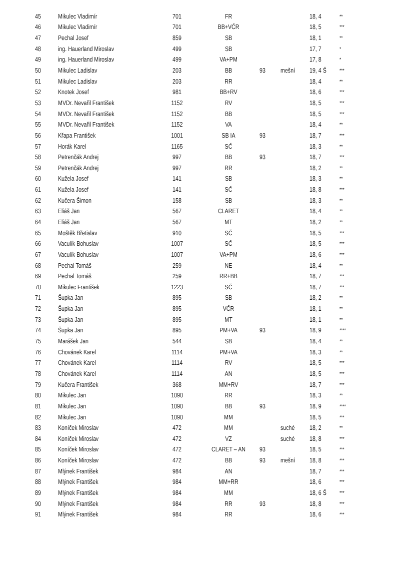| 45 | Mikulec Vladimír | 701 | FR | | | 18, 4 | ** |
| 46 | Mikulec Vladimír | 701 | BB+VČR | | | 18, 5 | *** |
| 47 | Pechal Josef | 859 | SB | | | 18, 1 | ** |
| 48 | ing. Hauerland Miroslav | 499 | SB | | | 17, 7 | * |
| 49 | ing. Hauerland Miroslav | 499 | VA+PM | | | 17, 8 | * |
| 50 | Mikulec Ladislav | 203 | BB | 93 | mešní | 19, 4 Š | *** |
| 51 | Mikulec Ladislav | 203 | RR | | | 18, 4 | ** |
| 52 | Knotek Josef | 981 | BB+RV | | | 18, 6 | *** |
| 53 | MVDr. Nevařil František | 1152 | RV | | | 18, 5 | *** |
| 54 | MVDr. Nevařil František | 1152 | BB | | | 18, 5 | *** |
| 55 | MVDr. Nevařil František | 1152 | VA | | | 18, 4 | ** |
| 56 | Křapa František | 1001 | SB IA | 93 | | 18, 7 | *** |
| 57 | Horák Karel | 1165 | SČ | | | 18, 3 | ** |
| 58 | Petrenčák Andrej | 997 | BB | 93 | | 18, 7 | *** |
| 59 | Petrenčák Andrej | 997 | RR | | | 18, 2 | ** |
| 60 | Kužela Josef | 141 | SB | | | 18, 3 | ** |
| 61 | Kužela Josef | 141 | SČ | | | 18, 8 | *** |
| 62 | Kučera Šimon | 158 | SB | | | 18, 3 | ** |
| 63 | Eliáš Jan | 567 | CLARET | | | 18, 4 | ** |
| 64 | Eliáš Jan | 567 | MT | | | 18, 2 | ** |
| 65 | Moštěk Břetislav | 910 | SČ | | | 18, 5 | *** |
| 66 | Vaculík Bohuslav | 1007 | SČ | | | 18, 5 | *** |
| 67 | Vaculík Bohuslav | 1007 | VA+PM | | | 18, 6 | *** |
| 68 | Pechal Tomáš | 259 | NE | | | 18, 4 | ** |
| 69 | Pechal Tomáš | 259 | RR+BB | | | 18, 7 | *** |
| 70 | Mikulec František | 1223 | SČ | | | 18, 7 | *** |
| 71 | Šupka Jan | 895 | SB | | | 18, 2 | ** |
| 72 | Šupka Jan | 895 | VČR | | | 18, 1 | ** |
| 73 | Šupka Jan | 895 | MT | | | 18, 1 | ** |
| 74 | Šupka Jan | 895 | PM+VA | 93 | | 18, 9 | **** |
| 75 | Marášek Jan | 544 | SB | | | 18, 4 | ** |
| 76 | Chovánek Karel | 1114 | PM+VA | | | 18, 3 | ** |
| 77 | Chovánek Karel | 1114 | RV | | | 18, 5 | *** |
| 78 | Chovánek Karel | 1114 | AN | | | 18, 5 | *** |
| 79 | Kučera František | 368 | MM+RV | | | 18, 7 | *** |
| 80 | Mikulec Jan | 1090 | RR | | | 18, 3 | ** |
| 81 | Mikulec Jan | 1090 | BB | 93 | | 18, 9 | **** |
| 82 | Mikulec Jan | 1090 | MM | | | 18, 5 | *** |
| 83 | Koníček Miroslav | 472 | MM | | suché | 18, 2 | ** |
| 84 | Koníček Miroslav | 472 | VZ | | suché | 18, 8 | *** |
| 85 | Koníček Miroslav | 472 | CLARET – AN | 93 | | 18, 5 | *** |
| 86 | Koníček Miroslav | 472 | BB | 93 | mešní | 18, 8 | *** |
| 87 | Mlýnek František | 984 | AN | | | 18, 7 | *** |
| 88 | Mlýnek František | 984 | MM+RR | | | 18, 6 | *** |
| 89 | Mlýnek František | 984 | MM | | | 18, 6 Š | *** |
| 90 | Mlýnek František | 984 | RR | 93 | | 18, 8 | *** |
| 91 | Mlýnek František | 984 | RR | | | 18, 6 | *** |